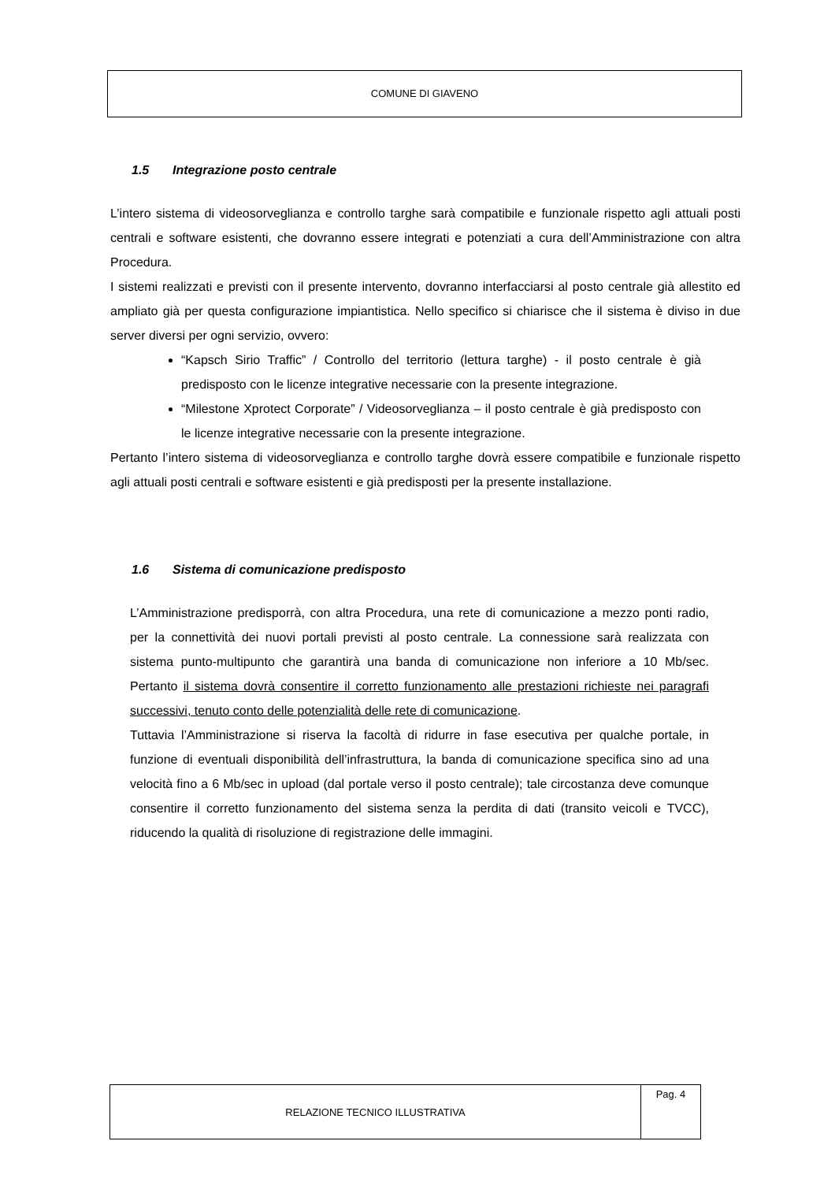COMUNE DI GIAVENO
1.5 Integrazione posto centrale
L’intero sistema di videosorveglianza e controllo targhe sarà compatibile e funzionale rispetto agli attuali posti centrali e software esistenti, che dovranno essere integrati e potenziati a cura dell’Amministrazione con altra Procedura.
I sistemi realizzati e previsti con il presente intervento, dovranno interfacciarsi al posto centrale già allestito ed ampliato già per questa configurazione impiantistica. Nello specifico si chiarisce che il sistema è diviso in due server diversi per ogni servizio, ovvero:
“Kapsch Sirio Traffic” / Controllo del territorio (lettura targhe) - il posto centrale è già predisposto con le licenze integrative necessarie con la presente integrazione.
“Milestone Xprotect Corporate” / Videosorveglianza – il posto centrale è già predisposto con le licenze integrative necessarie con la presente integrazione.
Pertanto l’intero sistema di videosorveglianza e controllo targhe dovrà essere compatibile e funzionale rispetto agli attuali posti centrali e software esistenti e già predisposti per la presente installazione.
1.6 Sistema di comunicazione predisposto
L’Amministrazione predisporrà, con altra Procedura, una rete di comunicazione a mezzo ponti radio, per la connettività dei nuovi portali previsti al posto centrale. La connessione sarà realizzata con sistema punto-multipunto che garantirà una banda di comunicazione non inferiore a 10 Mb/sec. Pertanto il sistema dovrà consentire il corretto funzionamento alle prestazioni richieste nei paragrafi successivi, tenuto conto delle potenzialità delle rete di comunicazione.
Tuttavia l’Amministrazione si riserva la facoltà di ridurre in fase esecutiva per qualche portale, in funzione di eventuali disponibilità dell’infrastruttura, la banda di comunicazione specifica sino ad una velocità fino a 6 Mb/sec in upload (dal portale verso il posto centrale); tale circostanza deve comunque consentire il corretto funzionamento del sistema senza la perdita di dati (transito veicoli e TVCC), riducendo la qualità di risoluzione di registrazione delle immagini.
RELAZIONE TECNICO ILLUSTRATIVA
Pag. 4